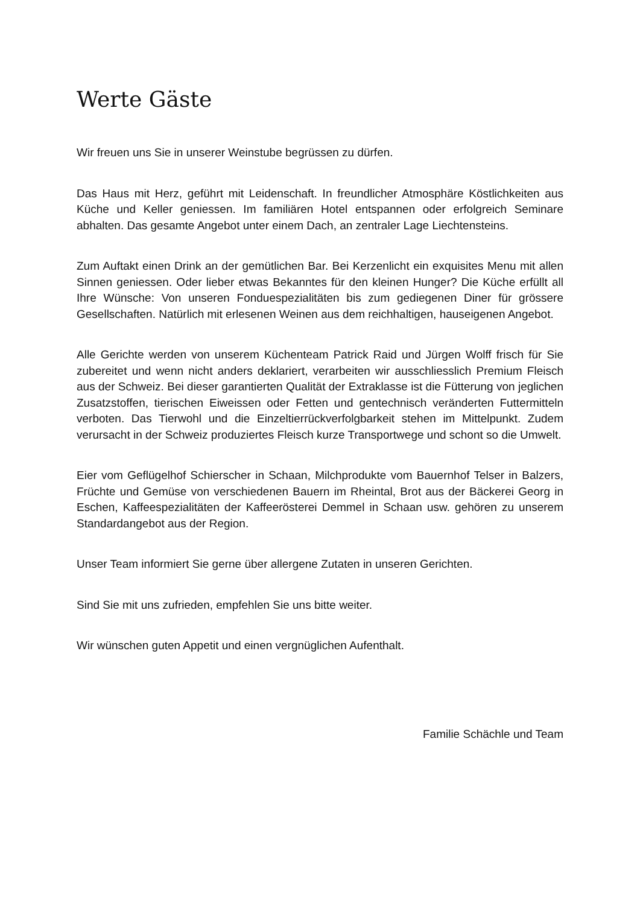Werte Gäste
Wir freuen uns Sie in unserer Weinstube begrüssen zu dürfen.
Das Haus mit Herz, geführt mit Leidenschaft. In freundlicher Atmosphäre Köstlichkeiten aus Küche und Keller geniessen. Im familiären Hotel entspannen oder erfolgreich Seminare abhalten. Das gesamte Angebot unter einem Dach, an zentraler Lage Liechtensteins.
Zum Auftakt einen Drink an der gemütlichen Bar. Bei Kerzenlicht ein exquisites Menu mit allen Sinnen geniessen. Oder lieber etwas Bekanntes für den kleinen Hunger? Die Küche erfüllt all Ihre Wünsche: Von unseren Fonduespezialitäten bis zum gediegenen Diner für grössere Gesellschaften. Natürlich mit erlesenen Weinen aus dem reichhaltigen, hauseigenen Angebot.
Alle Gerichte werden von unserem Küchenteam Patrick Raid und Jürgen Wolff frisch für Sie zubereitet und wenn nicht anders deklariert, verarbeiten wir ausschliesslich Premium Fleisch aus der Schweiz. Bei dieser garantierten Qualität der Extraklasse ist die Fütterung von jeglichen Zusatzstoffen, tierischen Eiweissen oder Fetten und gentechnisch veränderten Futtermitteln verboten. Das Tierwohl und die Einzeltierrückverfolgbarkeit stehen im Mittelpunkt. Zudem verursacht in der Schweiz produziertes Fleisch kurze Transportwege und schont so die Umwelt.
Eier vom Geflügelhof Schierscher in Schaan, Milchprodukte vom Bauernhof Telser in Balzers, Früchte und Gemüse von verschiedenen Bauern im Rheintal, Brot aus der Bäckerei Georg in Eschen, Kaffeespezialitäten der Kaffeerösterei Demmel in Schaan usw. gehören zu unserem Standardangebot aus der Region.
Unser Team informiert Sie gerne über allergene Zutaten in unseren Gerichten.
Sind Sie mit uns zufrieden, empfehlen Sie uns bitte weiter.
Wir wünschen guten Appetit und einen vergnüglichen Aufenthalt.
Familie Schächle und Team